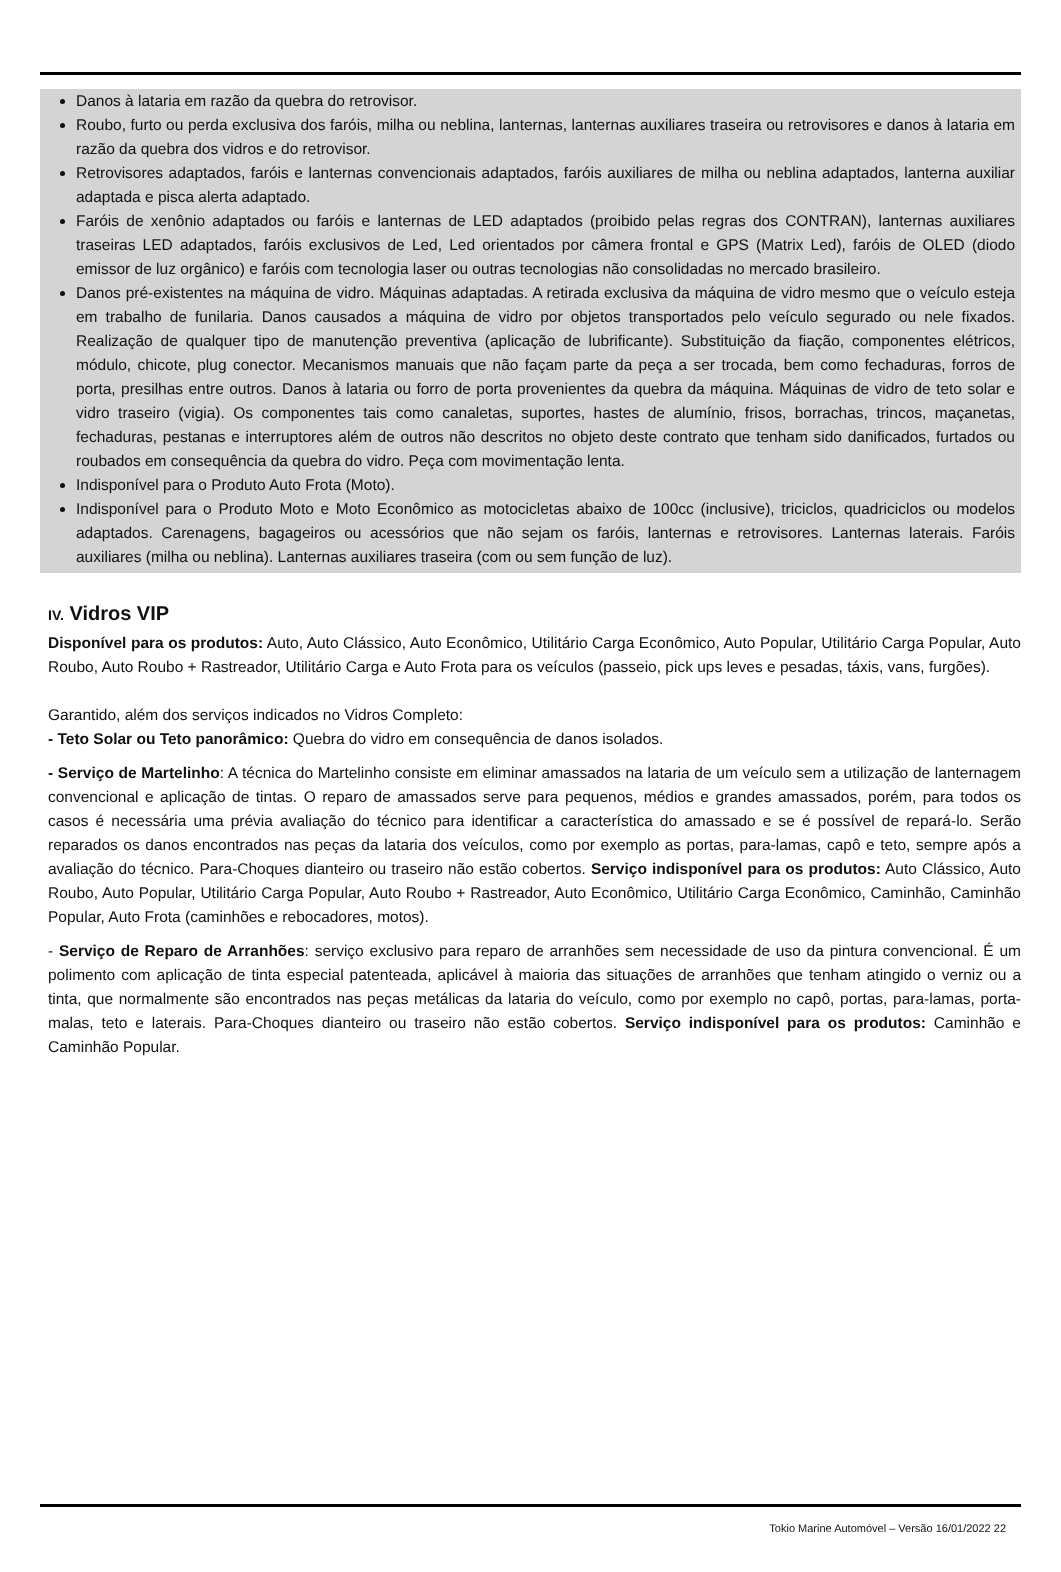Danos à lataria em razão da quebra do retrovisor.
Roubo, furto ou perda exclusiva dos faróis, milha ou neblina, lanternas, lanternas auxiliares traseira ou retrovisores e danos à lataria em razão da quebra dos vidros e do retrovisor.
Retrovisores adaptados, faróis e lanternas convencionais adaptados, faróis auxiliares de milha ou neblina adaptados, lanterna auxiliar adaptada e pisca alerta adaptado.
Faróis de xenônio adaptados ou faróis e lanternas de LED adaptados (proibido pelas regras dos CONTRAN), lanternas auxiliares traseiras LED adaptados, faróis exclusivos de Led, Led orientados por câmera frontal e GPS (Matrix Led), faróis de OLED (diodo emissor de luz orgânico) e faróis com tecnologia laser ou outras tecnologias não consolidadas no mercado brasileiro.
Danos pré-existentes na máquina de vidro. Máquinas adaptadas. A retirada exclusiva da máquina de vidro mesmo que o veículo esteja em trabalho de funilaria. Danos causados a máquina de vidro por objetos transportados pelo veículo segurado ou nele fixados. Realização de qualquer tipo de manutenção preventiva (aplicação de lubrificante). Substituição da fiação, componentes elétricos, módulo, chicote, plug conector. Mecanismos manuais que não façam parte da peça a ser trocada, bem como fechaduras, forros de porta, presilhas entre outros. Danos à lataria ou forro de porta provenientes da quebra da máquina. Máquinas de vidro de teto solar e vidro traseiro (vigia). Os componentes tais como canaletas, suportes, hastes de alumínio, frisos, borrachas, trincos, maçanetas, fechaduras, pestanas e interruptores além de outros não descritos no objeto deste contrato que tenham sido danificados, furtados ou roubados em consequência da quebra do vidro. Peça com movimentação lenta.
Indisponível para o Produto Auto Frota (Moto).
Indisponível para o Produto Moto e Moto Econômico as motocicletas abaixo de 100cc (inclusive), triciclos, quadriciclos ou modelos adaptados. Carenagens, bagageiros ou acessórios que não sejam os faróis, lanternas e retrovisores. Lanternas laterais. Faróis auxiliares (milha ou neblina). Lanternas auxiliares traseira (com ou sem função de luz).
IV. Vidros VIP
Disponível para os produtos: Auto, Auto Clássico, Auto Econômico, Utilitário Carga Econômico, Auto Popular, Utilitário Carga Popular, Auto Roubo, Auto Roubo + Rastreador, Utilitário Carga e Auto Frota para os veículos (passeio, pick ups leves e pesadas, táxis, vans, furgões).
Garantido, além dos serviços indicados no Vidros Completo:
- Teto Solar ou Teto panorâmico: Quebra do vidro em consequência de danos isolados.
- Serviço de Martelinho: A técnica do Martelinho consiste em eliminar amassados na lataria de um veículo sem a utilização de lanternagem convencional e aplicação de tintas. O reparo de amassados serve para pequenos, médios e grandes amassados, porém, para todos os casos é necessária uma prévia avaliação do técnico para identificar a característica do amassado e se é possível de repará-lo. Serão reparados os danos encontrados nas peças da lataria dos veículos, como por exemplo as portas, para-lamas, capô e teto, sempre após a avaliação do técnico. Para-Choques dianteiro ou traseiro não estão cobertos. Serviço indisponível para os produtos: Auto Clássico, Auto Roubo, Auto Popular, Utilitário Carga Popular, Auto Roubo + Rastreador, Auto Econômico, Utilitário Carga Econômico, Caminhão, Caminhão Popular, Auto Frota (caminhões e rebocadores, motos).
- Serviço de Reparo de Arranhões: serviço exclusivo para reparo de arranhões sem necessidade de uso da pintura convencional. É um polimento com aplicação de tinta especial patenteada, aplicável à maioria das situações de arranhões que tenham atingido o verniz ou a tinta, que normalmente são encontrados nas peças metálicas da lataria do veículo, como por exemplo no capô, portas, para-lamas, porta-malas, teto e laterais. Para-Choques dianteiro ou traseiro não estão cobertos. Serviço indisponível para os produtos: Caminhão e Caminhão Popular.
Tokio Marine Automóvel – Versão 16/01/2022 22